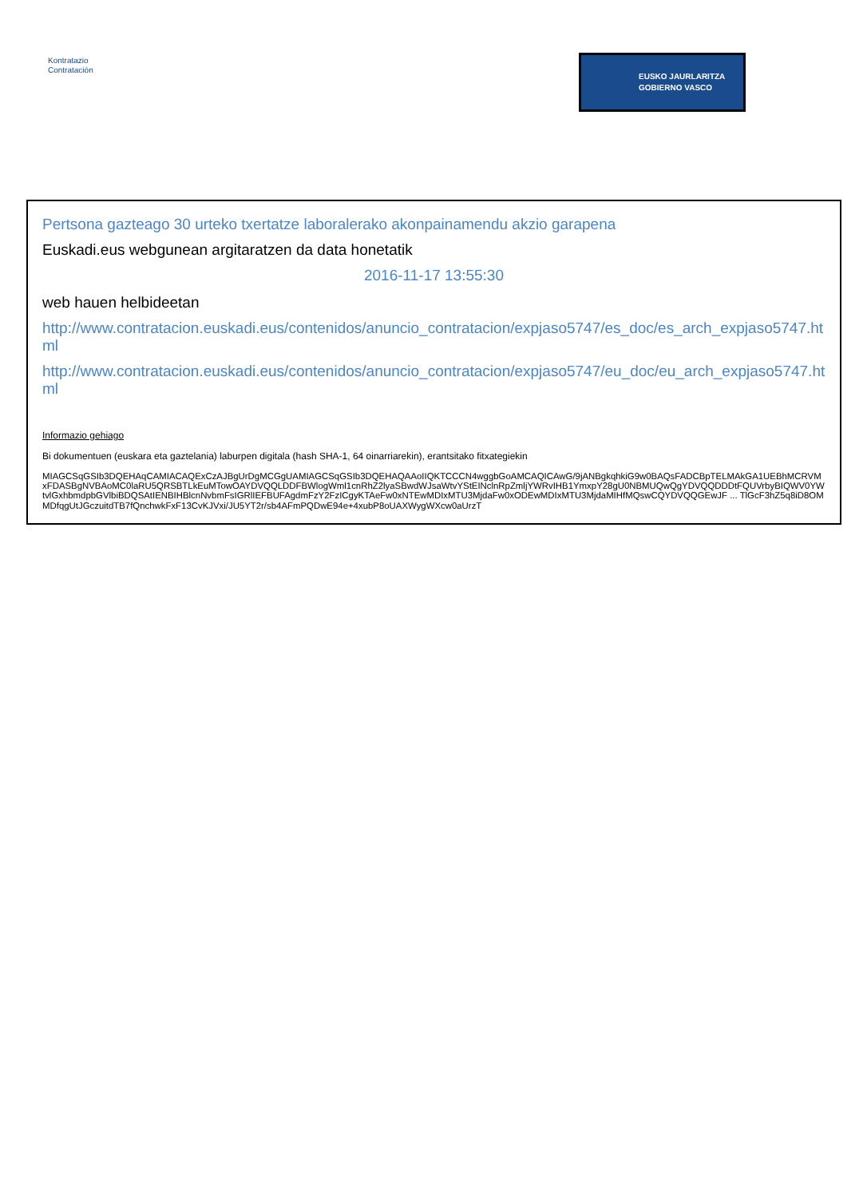Kontratazio
Contratación
EUSKO JAURLARITZA
GOBIERNO VASCO
Pertsona gazteago 30 urteko txertatze laboralerako akonpainamendu akzio garapena
Euskadi.eus webgunean argitaratzen da data honetatik
2016-11-17 13:55:30
web hauen helbideetan
http://www.contratacion.euskadi.eus/contenidos/anuncio_contratacion/expjaso5747/es_doc/es_arch_expjaso5747.html
http://www.contratacion.euskadi.eus/contenidos/anuncio_contratacion/expjaso5747/eu_doc/eu_arch_expjaso5747.html
Informazio gehiago
Bi dokumentuen (euskara eta gaztelania) laburpen digitala (hash SHA-1, 64 oinarriarekin), erantsitako fitxategiekin
MIAGCSqGSIb3DQEHAqCAMIACAQExCzAJBgUrDgMCGgUAMIAGCSqGSIb3DQEHAQAAoIIQKTCCCN4wggbGoAMCAQICAwG/9jANBgkqhkiG9w0BAQsFADCBpTELMAkGA1UEBhMCRVMxFDASBgNVBAoMC0laRU5QRSBTLkEuMTowOAYDVQQLDDFBWlogWml1cnRhZ2lyaSBwdWJsaWtvYStEINclnRpZmljYWRvIHB1YmxpY28gU0NBMUQwQgYDVQQDDDtFQUVrbyBIQWV0YWtvlGxhbmdpbGVlbiBDQSAtIENBIHBlcnNvbmFsIGRlIEFBUFAgdmFzY2FzICgyKTAeFw0xNTEwMDIxMTU3MjdaFw0xODEwMDIxMTU3MjdaMIHfMQswCQYDVQQGEwJF ... TlGcF3hZ5q8iD8OMMDfqgUtJGczuitdTB7fQnchwkFxF13CvKJVxi/JU5YT2r/sb4AFmPQDwE94e+4xubP8oUAXWygWXcw0aUrzT